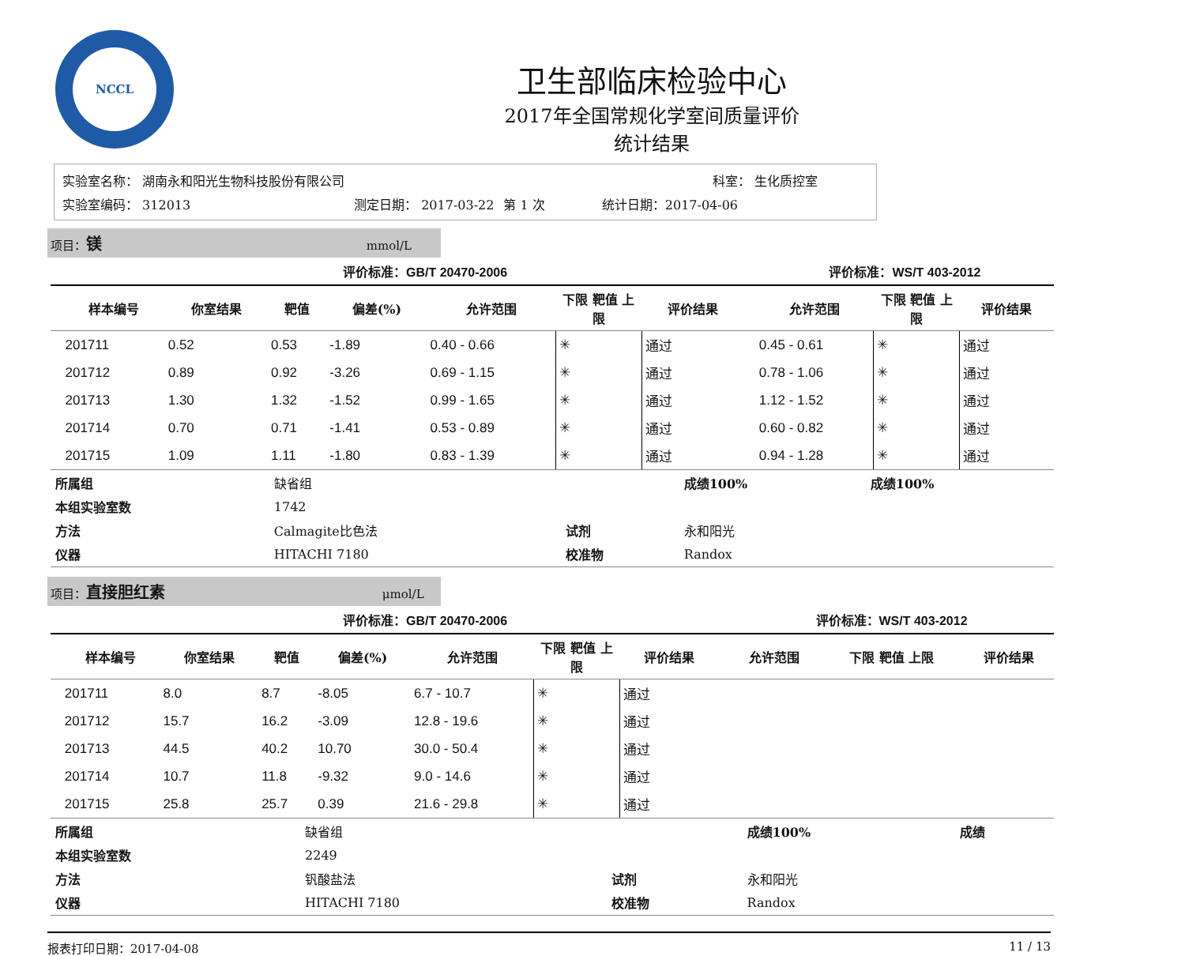NCCL
卫生部临床检验中心
2017年全国常规化学室间质量评价
统计结果
| 实验室名称： 湖南永和阳光生物科技股份有限公司 | | | 科室： 生化质控室 |
| 实验室编码： 312013 | 测定日期： 2017-03-22 | 第 1 次 | 统计日期：2017-04-06 |
项目：镁 mmol/L
| 评价标准：GB/T 20470-2006 | | | | | | | | | 评价标准：WS/T 403-2012 | | |
| | 样本编号 | 你室结果 | 靶值 | 偏差(%) | 允许范围 | 下限 靶值 上限 | 评价结果 | | 允许范围 | 下限 靶值 上限 | 评价结果 |
| | 201711 | 0.52 | 0.53 | -1.89 | 0.40 - 0.66 | ✳ | 通过 | | 0.45 - 0.61 | ✳ | 通过 |
| | 201712 | 0.89 | 0.92 | -3.26 | 0.69 - 1.15 | ✳ | 通过 | | 0.78 - 1.06 | ✳ | 通过 |
| | 201713 | 1.30 | 1.32 | -1.52 | 0.99 - 1.65 | ✳ | 通过 | | 1.12 - 1.52 | ✳ | 通过 |
| | 201714 | 0.70 | 0.71 | -1.41 | 0.53 - 0.89 | ✳ | 通过 | | 0.60 - 0.82 | ✳ | 通过 |
| | 201715 | 1.09 | 1.11 | -1.80 | 0.83 - 1.39 | ✳ | 通过 | | 0.94 - 1.28 | ✳ | 通过 |
| 所属组 | 缺省组 | | 成绩100% | 成绩100% |
| 本组实验室数 | 1742 | | | |
| 方法 | Calmagite比色法 | 试剂 | 永和阳光 | |
| 仪器 | HITACHI 7180 | 校准物 | Randox | |
项目：直接胆红素 μmol/L
| 评价标准：GB/T 20470-2006 | | | | | | | | | 评价标准：WS/T 403-2012 | | |
| | 样本编号 | 你室结果 | 靶值 | 偏差(%) | 允许范围 | 下限 靶值 上限 | 评价结果 | | 允许范围 | 下限 靶值 上限 | 评价结果 |
| | 201711 | 8.0 | 8.7 | -8.05 | 6.7 - 10.7 | ✳ | 通过 | | | | |
| | 201712 | 15.7 | 16.2 | -3.09 | 12.8 - 19.6 | ✳ | 通过 | | | | |
| | 201713 | 44.5 | 40.2 | 10.70 | 30.0 - 50.4 | ✳ | 通过 | | | | |
| | 201714 | 10.7 | 11.8 | -9.32 | 9.0 - 14.6 | ✳ | 通过 | | | | |
| | 201715 | 25.8 | 25.7 | 0.39 | 21.6 - 29.8 | ✳ | 通过 | | | | |
| 所属组 | 缺省组 | | 成绩100% | 成绩 |
| 本组实验室数 | 2249 | | | |
| 方法 | 钒酸盐法 | 试剂 | 永和阳光 | |
| 仪器 | HITACHI 7180 | 校准物 | Randox | |
报表打印日期：2017-04-08 11 / 13